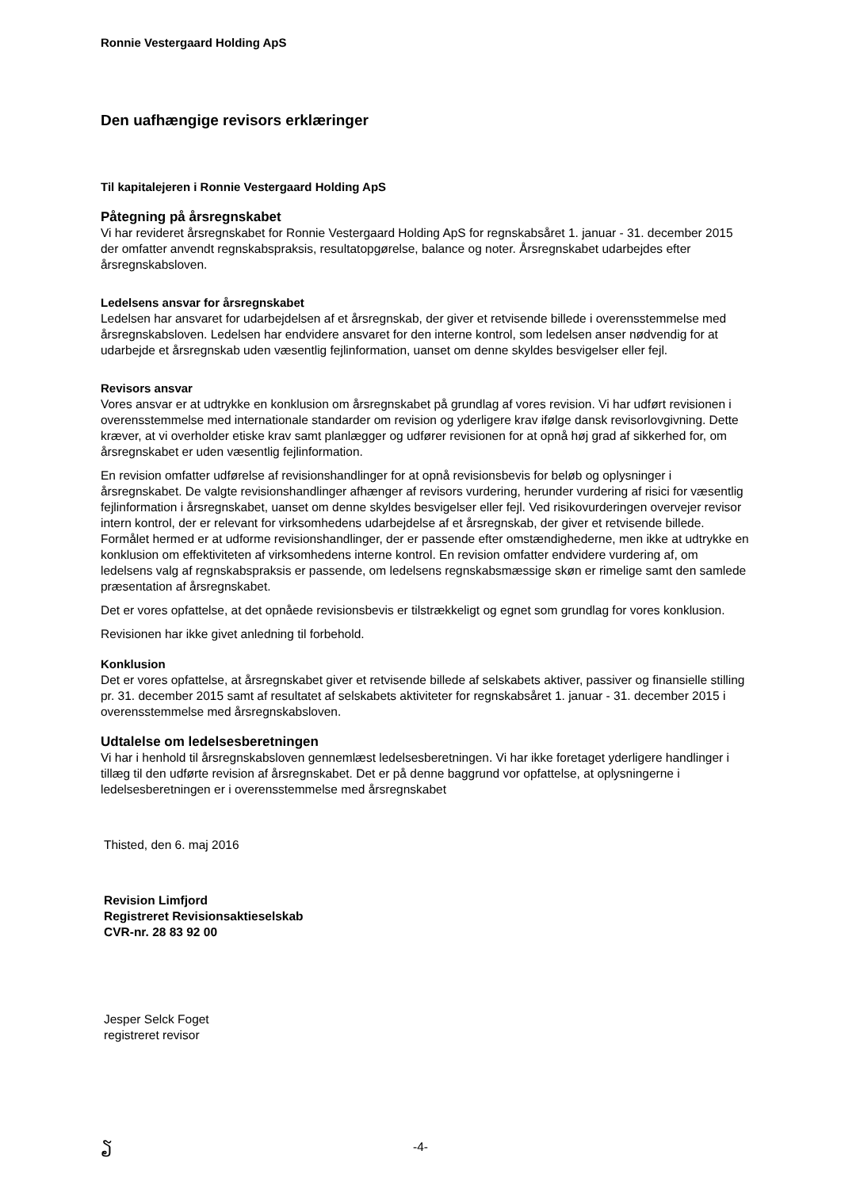Ronnie Vestergaard Holding ApS
Den uafhængige revisors erklæringer
Til kapitalejeren i Ronnie Vestergaard Holding ApS
Påtegning på årsregnskabet
Vi har revideret årsregnskabet for Ronnie Vestergaard Holding ApS for regnskabsåret 1. januar - 31. december 2015 der omfatter anvendt regnskabspraksis, resultatopgørelse, balance og noter. Årsregnskabet udarbejdes efter årsregnskabsloven.
Ledelsens ansvar for årsregnskabet
Ledelsen har ansvaret for udarbejdelsen af et årsregnskab, der giver et retvisende billede i overensstemmelse med årsregnskabsloven. Ledelsen har endvidere ansvaret for den interne kontrol, som ledelsen anser nødvendig for at udarbejde et årsregnskab uden væsentlig fejlinformation, uanset om denne skyldes besvigelser eller fejl.
Revisors ansvar
Vores ansvar er at udtrykke en konklusion om årsregnskabet på grundlag af vores revision. Vi har udført revisionen i overensstemmelse med internationale standarder om revision og yderligere krav ifølge dansk revisorlovgivning. Dette kræver, at vi overholder etiske krav samt planlægger og udfører revisionen for at opnå høj grad af sikkerhed for, om årsregnskabet er uden væsentlig fejlinformation.
En revision omfatter udførelse af revisionshandlinger for at opnå revisionsbevis for beløb og oplysninger i årsregnskabet. De valgte revisionshandlinger afhænger af revisors vurdering, herunder vurdering af risici for væsentlig fejlinformation i årsregnskabet, uanset om denne skyldes besvigelser eller fejl. Ved risikovurderingen overvejer revisor intern kontrol, der er relevant for virksomhedens udarbejdelse af et årsregnskab, der giver et retvisende billede. Formålet hermed er at udforme revisionshandlinger, der er passende efter omstændighederne, men ikke at udtrykke en konklusion om effektiviteten af virksomhedens interne kontrol. En revision omfatter endvidere vurdering af, om ledelsens valg af regnskabspraksis er passende, om ledelsens regnskabsmæssige skøn er rimelige samt den samlede præsentation af årsregnskabet.
Det er vores opfattelse, at det opnåede revisionsbevis er tilstrækkeligt og egnet som grundlag for vores konklusion.
Revisionen har ikke givet anledning til forbehold.
Konklusion
Det er vores opfattelse, at årsregnskabet giver et retvisende billede af selskabets aktiver, passiver og finansielle stilling pr. 31. december 2015 samt af resultatet af selskabets aktiviteter for regnskabsåret 1. januar - 31. december 2015 i overensstemmelse med årsregnskabsloven.
Udtalelse om ledelsesberetningen
Vi har i henhold til årsregnskabsloven gennemlæst ledelsesberetningen. Vi har ikke foretaget yderligere handlinger i tillæg til den udførte revision af årsregnskabet. Det er på denne baggrund vor opfattelse, at oplysningerne i ledelsesberetningen er i overensstemmelse med årsregnskabet
Thisted, den 6. maj 2016
Revision Limfjord
Registreret Revisionsaktieselskab
CVR-nr. 28 83 92 00
Jesper Selck Foget
registreret revisor
ຽ
-4-